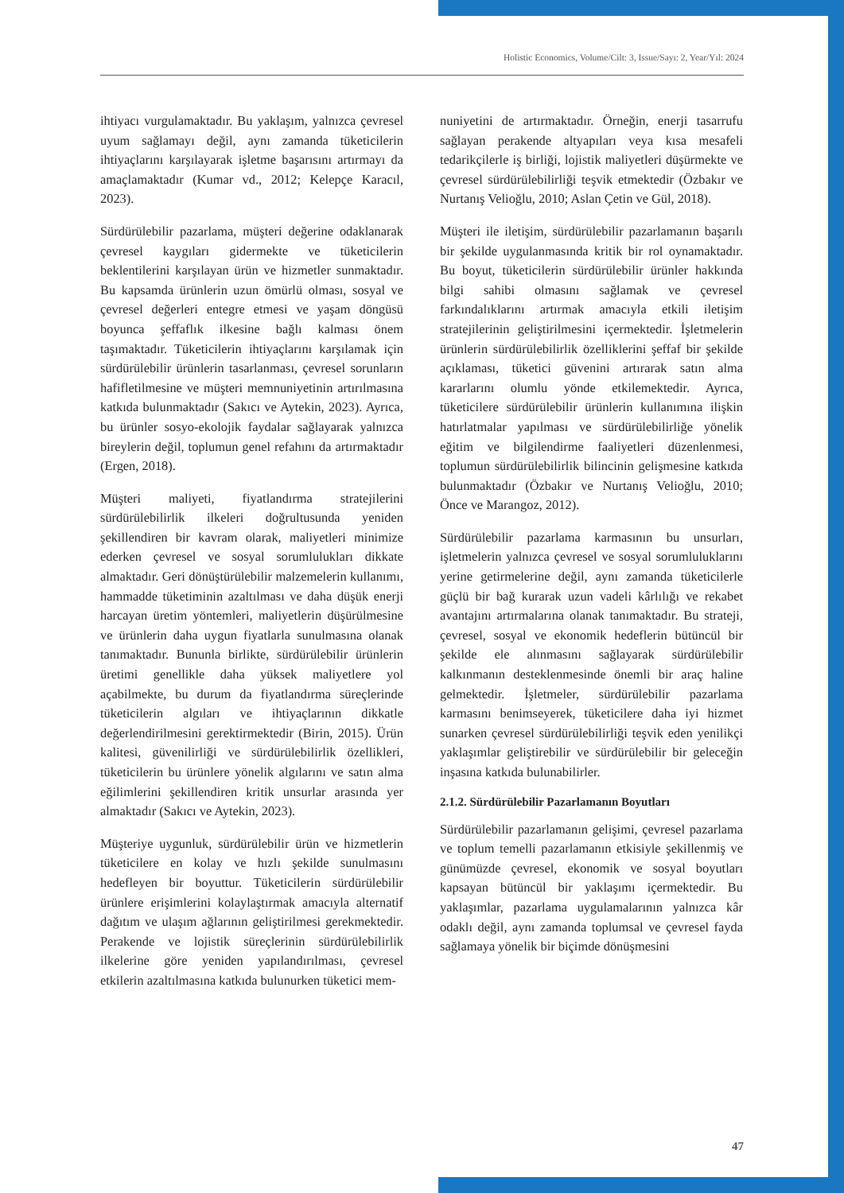Holistic Economics, Volume/Cilt: 3, Issue/Sayı: 2, Year/Yıl: 2024
ihtiyacı vurgulamaktadır. Bu yaklaşım, yalnızca çevresel uyum sağlamayı değil, aynı zamanda tüketicilerin ihtiyaçlarını karşılayarak işletme başarısını artırmayı da amaçlamaktadır (Kumar vd., 2012; Kelepçe Karacıl, 2023).
Sürdürülebilir pazarlama, müşteri değerine odaklanarak çevresel kaygıları gidermekte ve tüketicilerin beklentilerini karşılayan ürün ve hizmetler sunmaktadır. Bu kapsamda ürünlerin uzun ömürlü olması, sosyal ve çevresel değerleri entegre etmesi ve yaşam döngüsü boyunca şeffaflık ilkesine bağlı kalması önem taşımaktadır. Tüketicilerin ihtiyaçlarını karşılamak için sürdürülebilir ürünlerin tasarlanması, çevresel sorunların hafifletilmesine ve müşteri memnuniyetinin artırılmasına katkıda bulunmaktadır (Sakıcı ve Aytekin, 2023). Ayrıca, bu ürünler sosyo-ekolojik faydalar sağlayarak yalnızca bireylerin değil, toplumun genel refahını da artırmaktadır (Ergen, 2018).
Müşteri maliyeti, fiyatlandırma stratejilerini sürdürülebilirlik ilkeleri doğrultusunda yeniden şekillendiren bir kavram olarak, maliyetleri minimize ederken çevresel ve sosyal sorumlulukları dikkate almaktadır. Geri dönüştürülebilir malzemelerin kullanımı, hammadde tüketiminin azaltılması ve daha düşük enerji harcayan üretim yöntemleri, maliyetlerin düşürülmesine ve ürünlerin daha uygun fiyatlarla sunulmasına olanak tanımaktadır. Bununla birlikte, sürdürülebilir ürünlerin üretimi genellikle daha yüksek maliyetlere yol açabilmekte, bu durum da fiyatlandırma süreçlerinde tüketicilerin algıları ve ihtiyaçlarının dikkatle değerlendirilmesini gerektirmektedir (Birin, 2015). Ürün kalitesi, güvenilirliği ve sürdürülebilirlik özellikleri, tüketicilerin bu ürünlere yönelik algılarını ve satın alma eğilimlerini şekillendiren kritik unsurlar arasında yer almaktadır (Sakıcı ve Aytekin, 2023).
Müşteriye uygunluk, sürdürülebilir ürün ve hizmetlerin tüketicilere en kolay ve hızlı şekilde sunulmasını hedefleyen bir boyuttur. Tüketicilerin sürdürülebilir ürünlere erişimlerini kolaylaştırmak amacıyla alternatif dağıtım ve ulaşım ağlarının geliştirilmesi gerekmektedir. Perakende ve lojistik süreçlerinin sürdürülebilirlik ilkelerine göre yeniden yapılandırılması, çevresel etkilerin azaltılmasına katkıda bulunurken tüketici mem-
nuniyetini de artırmaktadır. Örneğin, enerji tasarrufu sağlayan perakende altyapıları veya kısa mesafeli tedarikçilerle iş birliği, lojistik maliyetleri düşürmekte ve çevresel sürdürülebilirliği teşvik etmektedir (Özbakır ve Nurtanış Velioğlu, 2010; Aslan Çetin ve Gül, 2018).
Müşteri ile iletişim, sürdürülebilir pazarlamanın başarılı bir şekilde uygulanmasında kritik bir rol oynamaktadır. Bu boyut, tüketicilerin sürdürülebilir ürünler hakkında bilgi sahibi olmasını sağlamak ve çevresel farkındalıklarını artırmak amacıyla etkili iletişim stratejilerinin geliştirilmesini içermektedir. İşletmelerin ürünlerin sürdürülebilirlik özelliklerini şeffaf bir şekilde açıklaması, tüketici güvenini artırarak satın alma kararlarını olumlu yönde etkilemektedir. Ayrıca, tüketicilere sürdürülebilir ürünlerin kullanımına ilişkin hatırlatmalar yapılması ve sürdürülebilirliğe yönelik eğitim ve bilgilendirme faaliyetleri düzenlenmesi, toplumun sürdürülebilirlik bilincinin gelişmesine katkıda bulunmaktadır (Özbakır ve Nurtanış Velioğlu, 2010; Önce ve Marangoz, 2012).
Sürdürülebilir pazarlama karmasının bu unsurları, işletmelerin yalnızca çevresel ve sosyal sorumluluklarını yerine getirmelerine değil, aynı zamanda tüketicilerle güçlü bir bağ kurarak uzun vadeli kârlılığı ve rekabet avantajını artırmalarına olanak tanımaktadır. Bu strateji, çevresel, sosyal ve ekonomik hedeflerin bütüncül bir şekilde ele alınmasını sağlayarak sürdürülebilir kalkınmanın desteklenmesinde önemli bir araç haline gelmektedir. İşletmeler, sürdürülebilir pazarlama karmasını benimseyerek, tüketicilere daha iyi hizmet sunarken çevresel sürdürülebilirliği teşvik eden yenilikçi yaklaşımlar geliştirebilir ve sürdürülebilir bir geleceğin inşasına katkıda bulunabilirler.
2.1.2. Sürdürülebilir Pazarlamanın Boyutları
Sürdürülebilir pazarlamanın gelişimi, çevresel pazarlama ve toplum temelli pazarlamanın etkisiyle şekillenmiş ve günümüzde çevresel, ekonomik ve sosyal boyutları kapsayan bütüncül bir yaklaşımı içermektedir. Bu yaklaşımlar, pazarlama uygulamalarının yalnızca kâr odaklı değil, aynı zamanda toplumsal ve çevresel fayda sağlamaya yönelik bir biçimde dönüşmesini
47